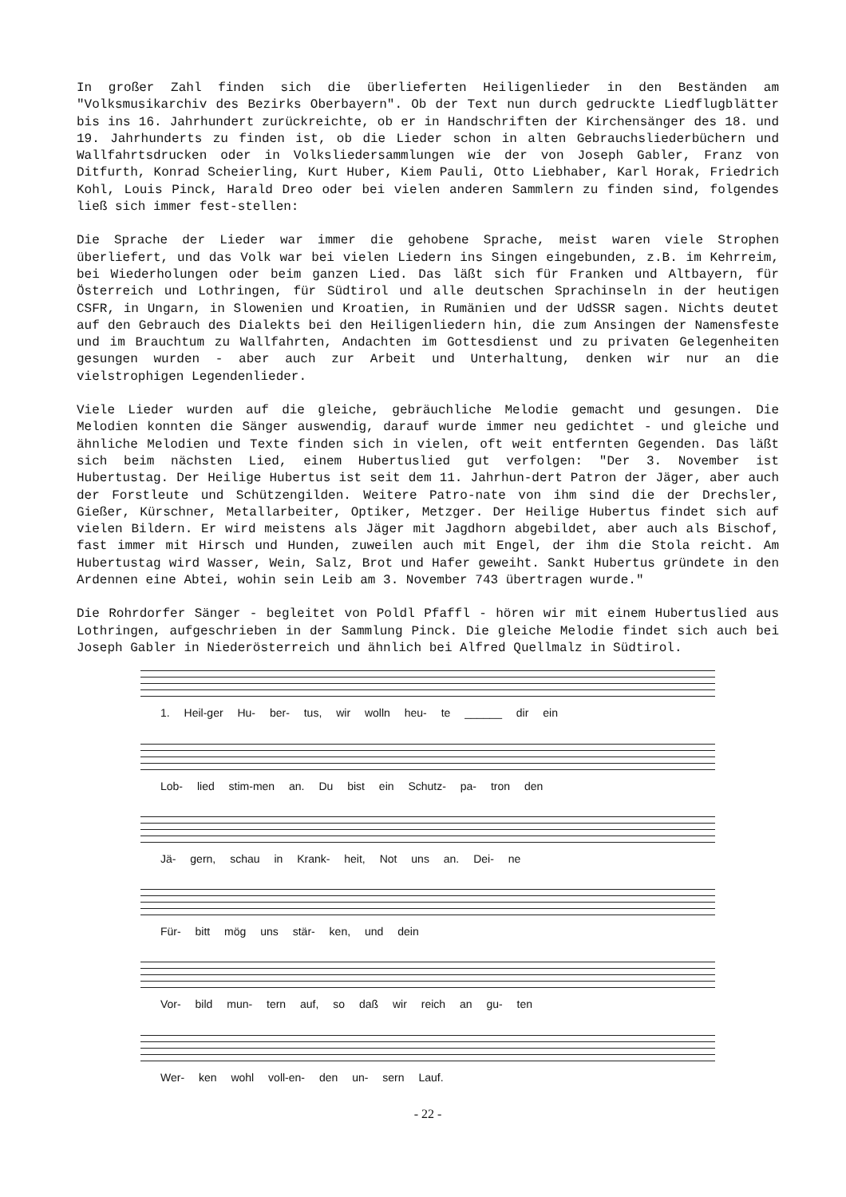In großer Zahl finden sich die überlieferten Heiligenlieder in den Beständen am "Volksmusikarchiv des Bezirks Oberbayern". Ob der Text nun durch gedruckte Liedflugblätter bis ins 16. Jahrhundert zurückreichte, ob er in Handschriften der Kirchensänger des 18. und 19. Jahrhunderts zu finden ist, ob die Lieder schon in alten Gebrauchsliederbüchern und Wallfahrtsdrucken oder in Volksliedersammlungen wie der von Joseph Gabler, Franz von Ditfurth, Konrad Scheierling, Kurt Huber, Kiem Pauli, Otto Liebhaber, Karl Horak, Friedrich Kohl, Louis Pinck, Harald Dreo oder bei vielen anderen Sammlern zu finden sind, folgendes ließ sich immer fest-stellen:
Die Sprache der Lieder war immer die gehobene Sprache, meist waren viele Strophen überliefert, und das Volk war bei vielen Liedern ins Singen eingebunden, z.B. im Kehrreim, bei Wiederholungen oder beim ganzen Lied. Das läßt sich für Franken und Altbayern, für Österreich und Lothringen, für Südtirol und alle deutschen Sprachinseln in der heutigen CSFR, in Ungarn, in Slowenien und Kroatien, in Rumänien und der UdSSR sagen. Nichts deutet auf den Gebrauch des Dialekts bei den Heiligenliedern hin, die zum Ansingen der Namensfeste und im Brauchtum zu Wallfahrten, Andachten im Gottesdienst und zu privaten Gelegenheiten gesungen wurden - aber auch zur Arbeit und Unterhaltung, denken wir nur an die vielstrophigen Legendenlieder.
Viele Lieder wurden auf die gleiche, gebräuchliche Melodie gemacht und gesungen. Die Melodien konnten die Sänger auswendig, darauf wurde immer neu gedichtet - und gleiche und ähnliche Melodien und Texte finden sich in vielen, oft weit entfernten Gegenden. Das läßt sich beim nächsten Lied, einem Hubertuslied gut verfolgen: "Der 3. November ist Hubertustag. Der Heilige Hubertus ist seit dem 11. Jahrhun-dert Patron der Jäger, aber auch der Forstleute und Schützengilden. Weitere Patro-nate von ihm sind die der Drechsler, Gießer, Kürschner, Metallarbeiter, Optiker, Metzger. Der Heilige Hubertus findet sich auf vielen Bildern. Er wird meistens als Jäger mit Jagdhorn abgebildet, aber auch als Bischof, fast immer mit Hirsch und Hunden, zuweilen auch mit Engel, der ihm die Stola reicht. Am Hubertustag wird Wasser, Wein, Salz, Brot und Hafer geweiht. Sankt Hubertus gründete in den Ardennen eine Abtei, wohin sein Leib am 3. November 743 übertragen wurde."
Die Rohrdorfer Sänger - begleitet von Poldl Pfaffl - hören wir mit einem Hubertuslied aus Lothringen, aufgeschrieben in der Sammlung Pinck. Die gleiche Melodie findet sich auch bei Joseph Gabler in Niederösterreich und ähnlich bei Alfred Quellmalz in Südtirol.
1. Heil-ger Hu- ber- tus, wir wolln heu- te ______ dir ein
Lob- lied stim-men an. Du bist ein Schutz- pa- tron den
Jä- gern, schau in Krank- heit, Not uns an. Dei- ne
Für- bitt mög uns stär- ken, und dein
Vor- bild mun- tern auf, so daß wir reich an gu- ten
Wer- ken wohl voll-en- den un- sern Lauf.
- 22 -